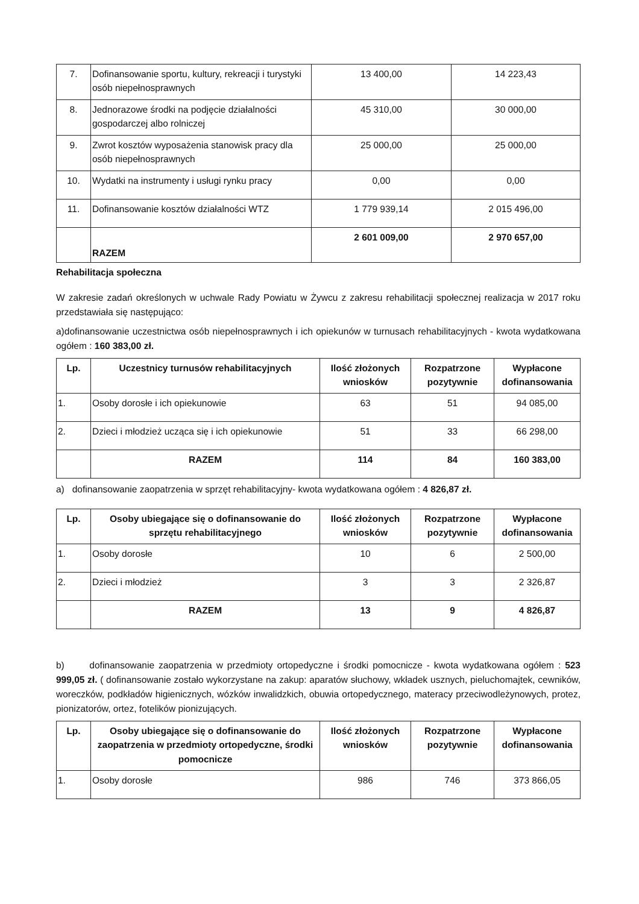| 7. | Dofinansowanie sportu, kultury, rekreacji i turystyki osób niepełnosprawnych | 13 400,00 | 14 223,43 |
| 8. | Jednorazowe środki na podjęcie działalności gospodarczej albo rolniczej | 45 310,00 | 30 000,00 |
| 9. | Zwrot kosztów wyposażenia stanowisk pracy dla osób niepełnosprawnych | 25 000,00 | 25 000,00 |
| 10. | Wydatki na instrumenty i usługi rynku pracy | 0,00 | 0,00 |
| 11. | Dofinansowanie kosztów działalności WTZ | 1 779 939,14 | 2 015 496,00 |
| | RAZEM | 2 601 009,00 | 2 970 657,00 |
Rehabilitacja społeczna
W zakresie zadań określonych w uchwale Rady Powiatu w Żywcu z zakresu rehabilitacji społecznej realizacja w 2017 roku przedstawiała się następująco:
a)dofinansowanie uczestnictwa osób niepełnosprawnych i ich opiekunów w turnusach rehabilitacyjnych - kwota wydatkowana ogółem : 160 383,00 zł.
| Lp. | Uczestnicy turnusów rehabilitacyjnych | Ilość złożonych wniosków | Rozpatrzone pozytywnie | Wypłacone dofinansowania |
| --- | --- | --- | --- | --- |
| 1. | Osoby dorosłe i ich opiekunowie | 63 | 51 | 94 085,00 |
| 2. | Dzieci i młodzież ucząca się i ich opiekunowie | 51 | 33 | 66 298,00 |
| | RAZEM | 114 | 84 | 160 383,00 |
a) dofinansowanie zaopatrzenia w sprzęt rehabilitacyjny- kwota wydatkowana ogółem : 4 826,87 zł.
| Lp. | Osoby ubiegające się o dofinansowanie do sprzętu rehabilitacyjnego | Ilość złożonych wniosków | Rozpatrzone pozytywnie | Wypłacone dofinansowania |
| --- | --- | --- | --- | --- |
| 1. | Osoby dorosłe | 10 | 6 | 2 500,00 |
| 2. | Dzieci i młodzież | 3 | 3 | 2 326,87 |
| | RAZEM | 13 | 9 | 4 826,87 |
b) dofinansowanie zaopatrzenia w przedmioty ortopedyczne i środki pomocnicze - kwota wydatkowana ogółem : 523 999,05 zł. ( dofinansowanie zostało wykorzystane na zakup: aparatów słuchowy, wkładek usznych, pieluchomajtek, cewników, woreczków, podkładów higienicznych, wózków inwalidzkich, obuwia ortopedycznego, materacy przeciwodleżynowych, protez, pionizatorów, ortez, fotelików pionizujących.
| Lp. | Osoby ubiegające się o dofinansowanie do zaopatrzenia w przedmioty ortopedyczne, środki pomocnicze | Ilość złożonych wniosków | Rozpatrzone pozytywnie | Wypłacone dofinansowania |
| --- | --- | --- | --- | --- |
| 1. | Osoby dorosłe | 986 | 746 | 373 866,05 |